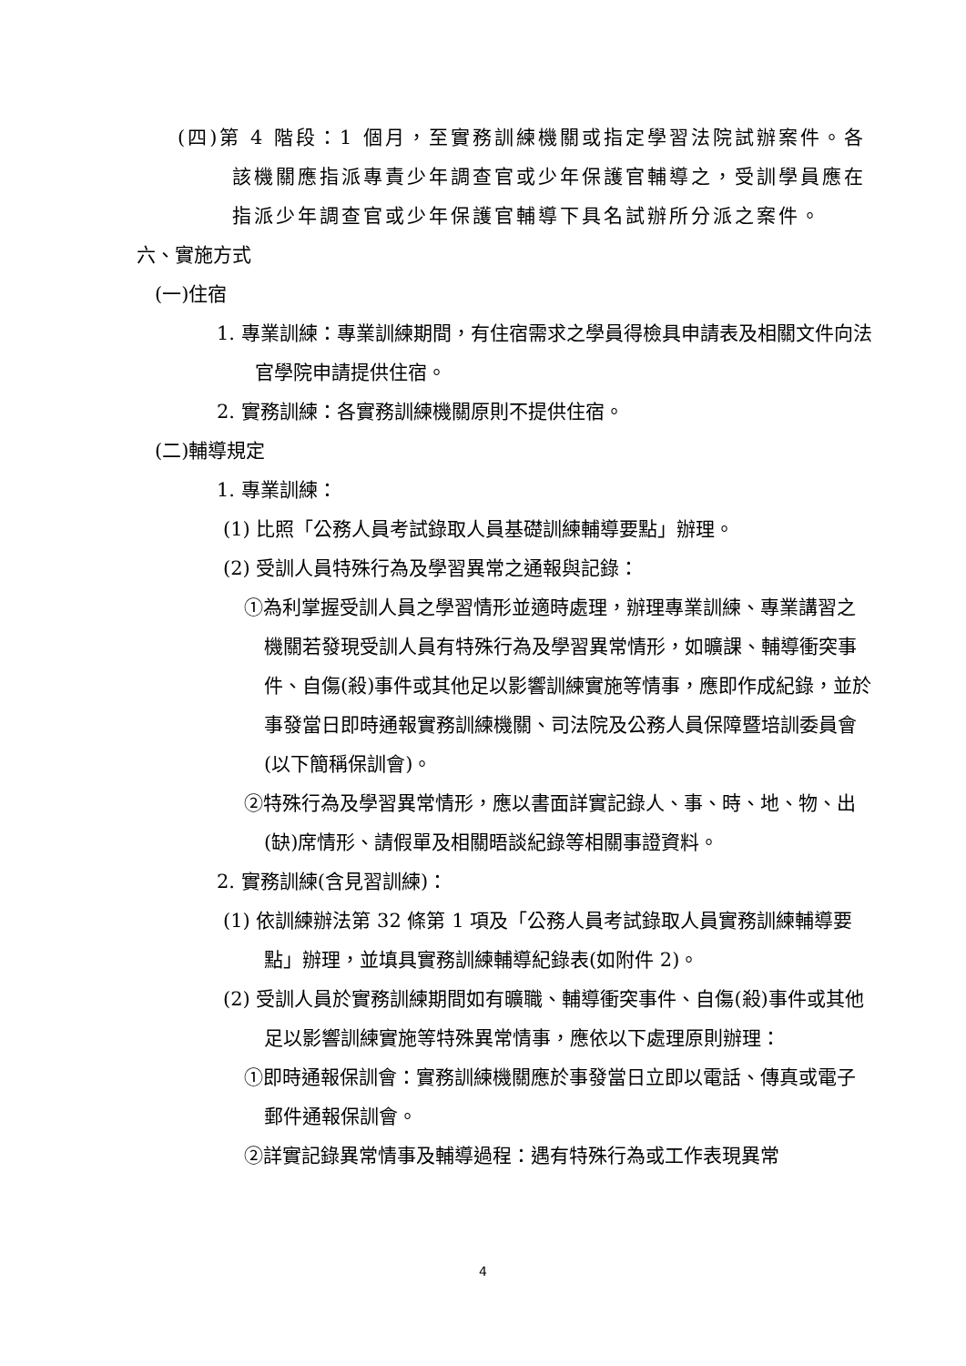(四)第 4 階段：1 個月，至實務訓練機關或指定學習法院試辦案件。各該機關應指派專責少年調查官或少年保護官輔導之，受訓學員應在指派少年調查官或少年保護官輔導下具名試辦所分派之案件。
六、實施方式
(一)住宿
1. 專業訓練：專業訓練期間，有住宿需求之學員得檢具申請表及相關文件向法官學院申請提供住宿。
2. 實務訓練：各實務訓練機關原則不提供住宿。
(二)輔導規定
1. 專業訓練：
(1) 比照「公務人員考試錄取人員基礎訓練輔導要點」辦理。
(2) 受訓人員特殊行為及學習異常之通報與記錄：
①為利掌握受訓人員之學習情形並適時處理，辦理專業訓練、專業講習之機關若發現受訓人員有特殊行為及學習異常情形，如曠課、輔導衝突事件、自傷(殺)事件或其他足以影響訓練實施等情事，應即作成紀錄，並於事發當日即時通報實務訓練機關、司法院及公務人員保障暨培訓委員會(以下簡稱保訓會)。
②特殊行為及學習異常情形，應以書面詳實記錄人、事、時、地、物、出(缺)席情形、請假單及相關晤談紀錄等相關事證資料。
2. 實務訓練(含見習訓練)：
(1) 依訓練辦法第 32 條第 1 項及「公務人員考試錄取人員實務訓練輔導要點」辦理，並填具實務訓練輔導紀錄表(如附件 2)。
(2) 受訓人員於實務訓練期間如有曠職、輔導衝突事件、自傷(殺)事件或其他足以影響訓練實施等特殊異常情事，應依以下處理原則辦理：
①即時通報保訓會：實務訓練機關應於事發當日立即以電話、傳真或電子郵件通報保訓會。
②詳實記錄異常情事及輔導過程：遇有特殊行為或工作表現異常
4